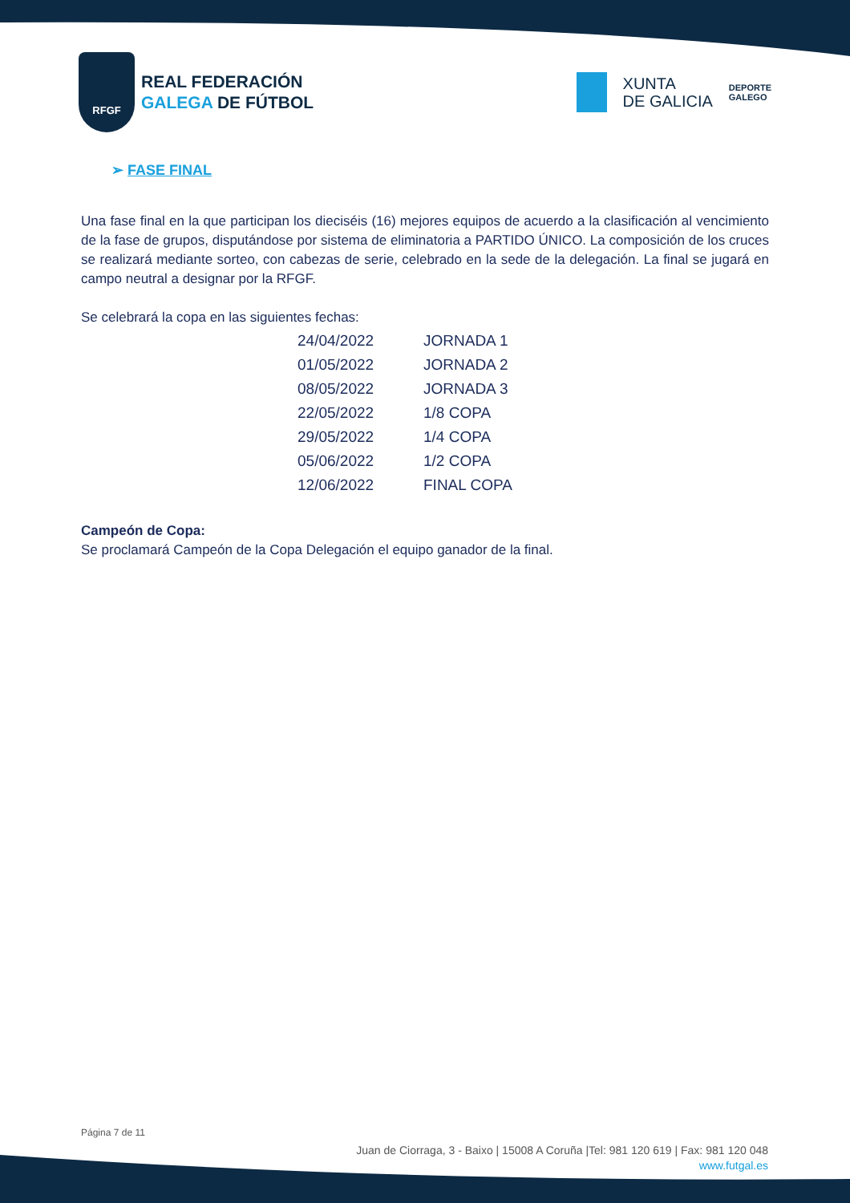RFGF
REAL FEDERACIÓN
GALEGA DE FÚTBOL
XUNTA
DE GALICIA
DEPORTE
GALEGO
➢ FASE FINAL
Una fase final en la que participan los dieciséis (16) mejores equipos de acuerdo a la clasificación al vencimiento de la fase de grupos, disputándose por sistema de eliminatoria a PARTIDO ÚNICO. La composición de los cruces se realizará mediante sorteo, con cabezas de serie, celebrado en la sede de la delegación. La final se jugará en campo neutral a designar por la RFGF.
Se celebrará la copa en las siguientes fechas:
| 24/04/2022 | JORNADA 1 |
| 01/05/2022 | JORNADA 2 |
| 08/05/2022 | JORNADA 3 |
| 22/05/2022 | 1/8 COPA |
| 29/05/2022 | 1/4 COPA |
| 05/06/2022 | 1/2 COPA |
| 12/06/2022 | FINAL COPA |
Campeón de Copa:
Se proclamará Campeón de la Copa Delegación el equipo ganador de la final.
Página 7 de 11
Juan de Ciorraga, 3 - Baixo | 15008 A Coruña |Tel: 981 120 619 | Fax: 981 120 048
www.futgal.es